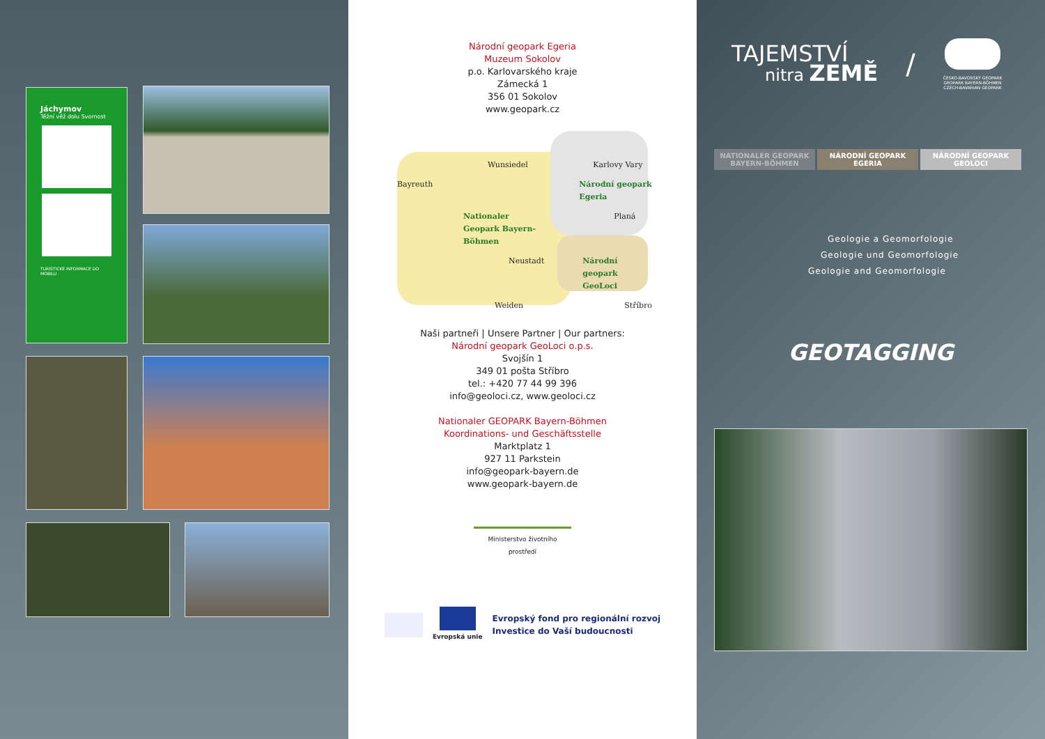Jáchymov
Těžní věž dolu Svornost
TURISTICKÉ INFORMACE DO MOBILU
Národní geopark Egeria
Muzeum Sokolov
p.o. Karlovarského kraje
Zámecká 1
356 01 Sokolov
www.geopark.cz
Wunsiedel Karlovy Vary Bayreuth Národní geopark Egeria Nationaler Geopark Bayern-Böhmen Planá Neustadt Národní geopark GeoLoci Weiden Stříbro
Naši partneři | Unsere Partner | Our partners:
Národní geopark GeoLoci o.p.s.
Svojšín 1
349 01 pošta Stříbro
tel.: +420 77 44 99 396
info@geoloci.cz, www.geoloci.cz
Nationaler GEOPARK Bayern-Böhmen
Koordinations- und Geschäftsstelle
Marktplatz 1
927 11 Parkstein
info@geopark-bayern.de
www.geopark-bayern.de
Ministerstvo životního prostředí
Evropská unie
Evropský fond pro regionální rozvoj
Investice do Vaší budoucnosti
TAJEMSTVÍ
nitra ZEMĚ
/
ČESKO-BAVORSKÝ GEOPARK
GEOPARK BAYERN-BÖHMEN
CZECH-BAVARIAN GEOPARK
NATIONALER GEOPARK BAYERN-BÖHMEN NÁRODNÍ GEOPARK EGERIA NÁRODNÍ GEOPARK GEOLOCI
Geologie a Geomorfologie
Geologie und Geomorfologie
Geologie and Geomorfologie
GEOTAGGING